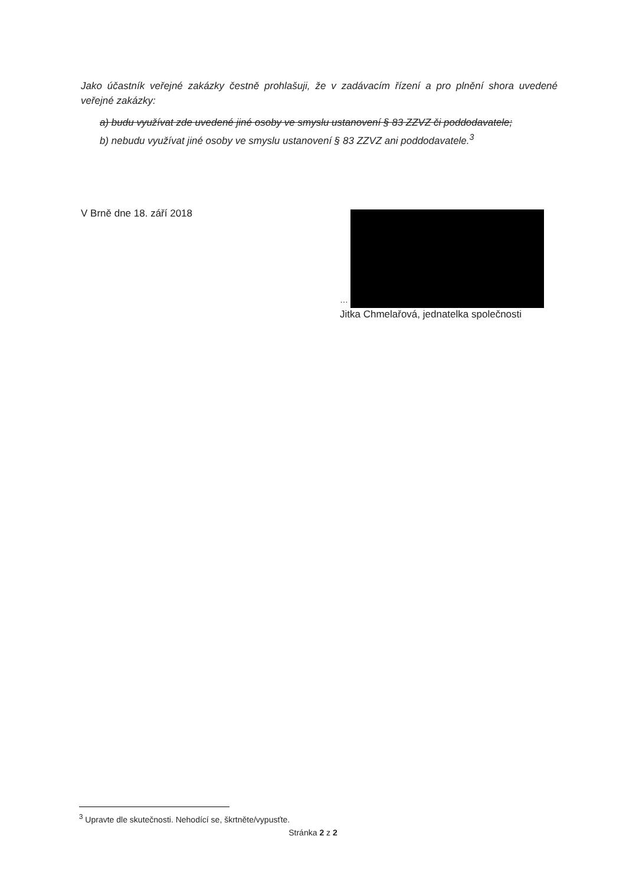Jako účastník veřejné zakázky čestně prohlašuji, že v zadávacím řízení a pro plnění shora uvedené veřejné zakázky:
a) budu využívat zde uvedené jiné osoby ve smyslu ustanovení § 83 ZZVZ či poddodavatele;
b) nebudu využívat jiné osoby ve smyslu ustanovení § 83 ZZVZ ani poddodavatele.<sup>3</sup>
V Brně dne 18. září 2018
…
Jitka Chmelařová, jednatelka společnosti
<sup>3</sup> Upravte dle skutečnosti. Nehodící se, škrtněte/vypusťte.
Stránka 2 z 2